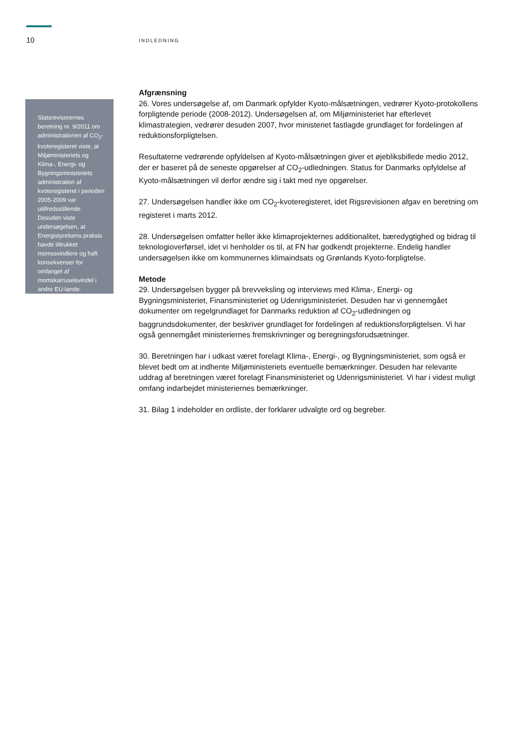10 INDLEDNING
Statsrevisorernes beretning nr. 9/2011 om administrationen af CO<sub>2</sub>-kvoteregisteret viste, at Miljøministeriets og Klima-, Energi- og Bygningsministeriets administration af kvoteregisteret i perioden 2005-2009 var utilfredsstillende. Desuden viste undersøgelsen, at Energistyrelsens praksis havde tiltrukket momssvindlere og haft konsekvenser for omfanget af momskarruselsvindel i andre EU-lande.
Afgrænsning
26. Vores undersøgelse af, om Danmark opfylder Kyoto-målsætningen, vedrører Kyoto-protokollens forpligtende periode (2008-2012). Undersøgelsen af, om Miljøministeriet har efterlevet klimastrategien, vedrører desuden 2007, hvor ministeriet fastlagde grundlaget for fordelingen af reduktionsforpligtelsen.
Resultaterne vedrørende opfyldelsen af Kyoto-målsætningen giver et øjebliksbillede medio 2012, der er baseret på de seneste opgørelser af CO<sub>2</sub>-udledningen. Status for Danmarks opfyldelse af Kyoto-målsætningen vil derfor ændre sig i takt med nye opgørelser.
27. Undersøgelsen handler ikke om CO<sub>2</sub>-kvoteregisteret, idet Rigsrevisionen afgav en beretning om registeret i marts 2012.
28. Undersøgelsen omfatter heller ikke klimaprojekternes additionalitet, bæredygtighed og bidrag til teknologioverførsel, idet vi henholder os til, at FN har godkendt projekterne. Endelig handler undersøgelsen ikke om kommunernes klimaindsats og Grønlands Kyoto-forpligtelse.
Metode
29. Undersøgelsen bygger på brevveksling og interviews med Klima-, Energi- og Bygningsministeriet, Finansministeriet og Udenrigsministeriet. Desuden har vi gennemgået dokumenter om regelgrundlaget for Danmarks reduktion af CO<sub>2</sub>-udledningen og baggrundsdokumenter, der beskriver grundlaget for fordelingen af reduktionsforpligtelsen. Vi har også gennemgået ministeriernes fremskrivninger og beregningsforudsætninger.
30. Beretningen har i udkast været forelagt Klima-, Energi-, og Bygningsministeriet, som også er blevet bedt om at indhente Miljøministeriets eventuelle bemærkninger. Desuden har relevante uddrag af beretningen været forelagt Finansministeriet og Udenrigsministeriet. Vi har i videst muligt omfang indarbejdet ministeriernes bemærkninger.
31. Bilag 1 indeholder en ordliste, der forklarer udvalgte ord og begreber.